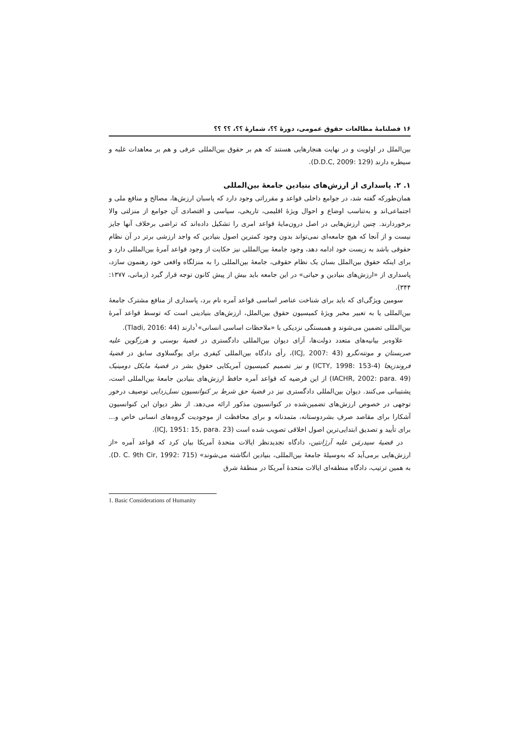۱۶ فصلنامهٔ مطالعات حقوق عمومی، دورهٔ ؟؟، شمارهٔ ؟؟، ؟؟ ؟؟
بین‌الملل در اولویت و در نهایت هنجارهایی هستند که هم بر حقوق بین‌المللی عرفی و هم بر معاهدات غلبه و سیطره دارند (D.D.C, 2009: 129).
۱. ۲. پاسداری از ارزش‌های بنیادین جامعهٔ بین‌المللی
همان‌طورکه گفته شد، در جوامع داخلی قواعد و مقرراتی وجود دارد که پاسبان ارزش‌ها، مصالح و منافع ملی و اجتماعی‌اند و به‌تناسب اوضاع و احوال ویژهٔ اقلیمی، تاریخی، سیاسی و اقتصادی آن جوامع از منزلتی والا برخوردارند. چنین ارزش‌هایی در اصل درون‌مایهٔ قواعد امری را تشکیل داده‌اند که تراضی برخلاف آنها جایز نیست و از آنجا که هیچ جامعه‌ای نمی‌تواند بدون وجود کمترین اصول بنیادین که واجد ارزشی برتر در آن نظام حقوقی باشد به زیست خود ادامه دهد، وجود جامعهٔ بین‌المللی نیز حکایت از وجود قواعد آمرهٔ بین‌المللی دارد و برای اینکه حقوق بین‌الملل بسان یک نظام حقوقی، جامعهٔ بین‌المللی را به منزلگاه واقعی خود رهنمون سازد، پاسداری از «ارزش‌های بنیادین و حیاتی» در این جامعه باید بیش از پیش کانون توجه قرار گیرد (زمانی، ۱۳۷۷: ۳۴۴).
سومین ویژگی‌ای که باید برای شناخت عناصر اساسی قواعد آمره نام برد، پاسداری از منافع مشترک جامعهٔ بین‌المللی یا به تعبیر مخبر ویژهٔ کمیسیون حقوق بین‌الملل، ارزش‌های بنیادینی است که توسط قواعد آمرهٔ بین‌المللی تضمین می‌شوند و همبستگی نزدیکی با «ملاحظات اساسی انسانی»<sup>۱</sup>دارند (Tladi, 2016: 44).
علاوه‌بر بیانیه‌های متعدد دولت‌ها، آرای دیوان بین‌المللی دادگستری در قضیهٔ بوسنی و هرزگوین علیه صربستان و مونته‌نگرو (ICJ, 2007: 43)، رأی دادگاه بین‌المللی کیفری برای یوگسلاوی سابق در قضیهٔ فروندزیجا (ICTY, 1998: 153-4) و نیز تصمیم کمیسیون آمریکایی حقوق بشر در قضیهٔ مایکل دومینیک (IACHR, 2002: para. 49) از این فرضیه که قواعد آمره حافظ ارزش‌های بنیادین جامعهٔ بین‌المللی است، پشتیبانی می‌کنند. دیوان بین‌المللی دادگستری نیز در قضیهٔ حق شرط بر کنوانسیون نسل‌زدایی توصیف درخور توجهی در خصوص ارزش‌های تضمین‌شده در کنوانسیون مذکور ارائه می‌دهد. از نظر دیوان این کنوانسیون آشکارا برای مقاصد صرفِ بشردوستانه، متمدنانه و برای محافظت از موجودیت گروه‌های انسانی خاص و... برای تأیید و تصدیق ابتدایی‌ترین اصول اخلاقی تصویب شده است (ICJ, 1951: 15, para. 23).
در قضیهٔ سیدرمَن علیه آرژانتین، دادگاه تجدیدنظر ایالات متحدهٔ آمریکا بیان کرد که قواعد آمره «از ارزش‌هایی برمی‌آید که به‌وسیلهٔ جامعهٔ بین‌المللی، بنیادین انگاشته می‌شوند» (D. C. 9th Cir, 1992: 715). به همین ترتیب، دادگاه منطقه‌ای ایالات متحدهٔ آمریکا در منطقهٔ شرق
1. Basic Considerations of Humanity